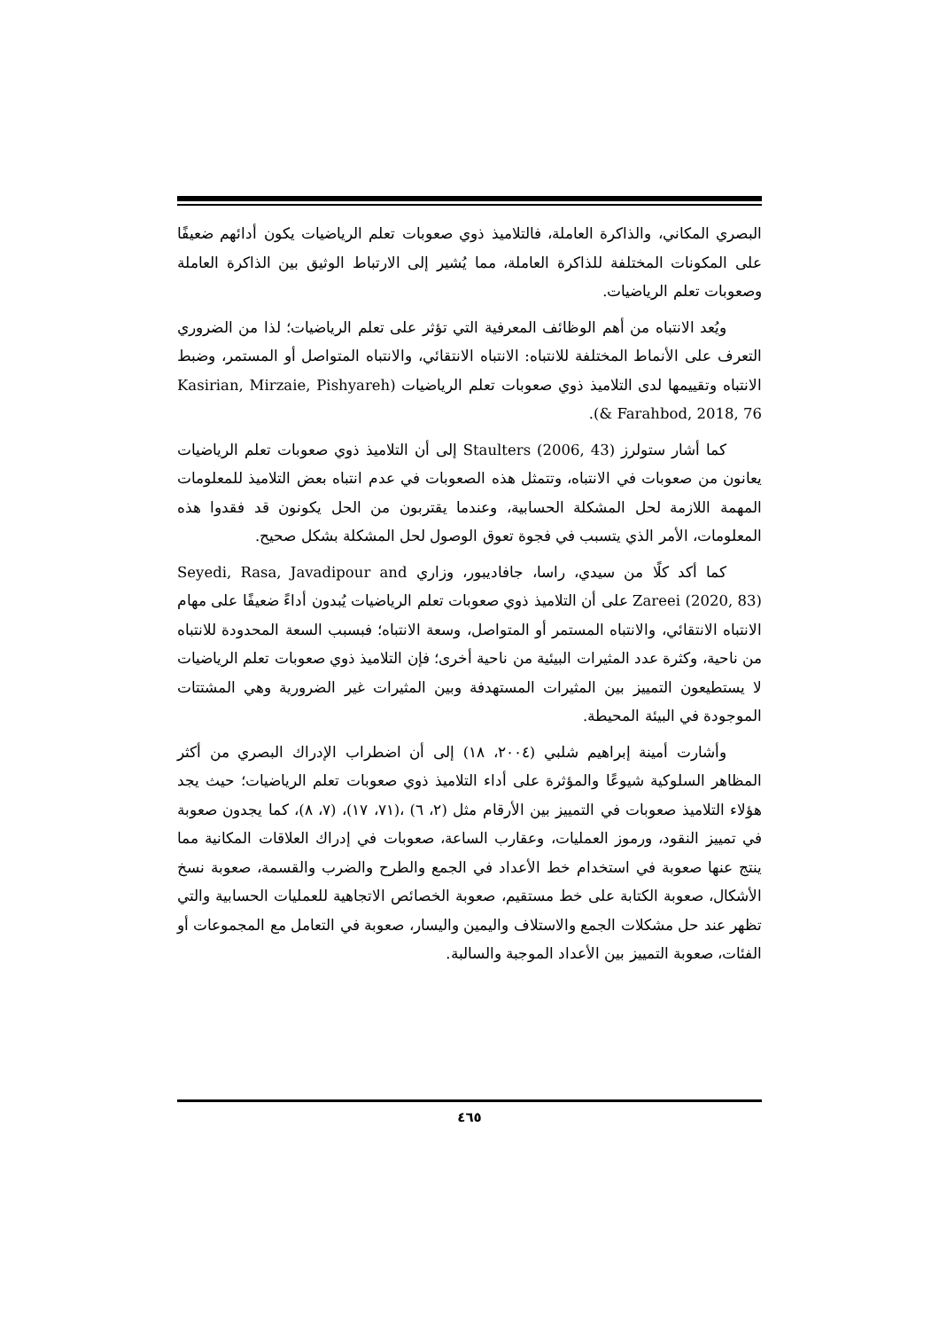البصري المكاني، والذاكرة العاملة، فالتلاميذ ذوي صعوبات تعلم الرياضيات يكون أدائهم ضعيفًا على المكونات المختلفة للذاكرة العاملة، مما يُشير إلى الارتباط الوثيق بين الذاكرة العاملة وصعوبات تعلم الرياضيات.
ويُعد الانتباه من أهم الوظائف المعرفية التي تؤثر على تعلم الرياضيات؛ لذا من الضروري التعرف على الأنماط المختلفة للانتباه: الانتباه الانتقائي، والانتباه المتواصل أو المستمر، وضبط الانتباه وتقييمها لدى التلاميذ ذوي صعوبات تعلم الرياضيات (Kasirian, Mirzaie, Pishyareh & Farahbod, 2018, 76).
كما أشار ستولرز Staulters (2006, 43) إلى أن التلاميذ ذوي صعوبات تعلم الرياضيات يعانون من صعوبات في الانتباه، وتتمثل هذه الصعوبات في عدم انتباه بعض التلاميذ للمعلومات المهمة اللازمة لحل المشكلة الحسابية، وعندما يقتربون من الحل يكونون قد فقدوا هذه المعلومات، الأمر الذي يتسبب في فجوة تعوق الوصول لحل المشكلة بشكل صحيح.
كما أكد كلًا من سيدي، راسا، جافاديبور، وزاري Seyedi, Rasa, Javadipour and Zareei (2020, 83) على أن التلاميذ ذوي صعوبات تعلم الرياضيات يُبدون أداءً ضعيفًا على مهام الانتباه الانتقائي، والانتباه المستمر أو المتواصل، وسعة الانتباه؛ فبسبب السعة المحدودة للانتباه من ناحية، وكثرة عدد المثيرات البيئية من ناحية أخرى؛ فإن التلاميذ ذوي صعوبات تعلم الرياضيات لا يستطيعون التمييز بين المثيرات المستهدفة وبين المثيرات غير الضرورية وهي المشتتات الموجودة في البيئة المحيطة.
وأشارت أمينة إبراهيم شلبي (٢٠٠٤، ١٨) إلى أن اضطراب الإدراك البصري من أكثر المظاهر السلوكية شيوعًا والمؤثرة على أداء التلاميذ ذوي صعوبات تعلم الرياضيات؛ حيث يجد هؤلاء التلاميذ صعوبات في التمييز بين الأرقام مثل (٢، ٦) ،(٧١، ١٧)، (٧، ٨)، كما يجدون صعوبة في تمييز النقود، ورموز العمليات، وعقارب الساعة، صعوبات في إدراك العلاقات المكانية مما ينتج عنها صعوبة في استخدام خط الأعداد في الجمع والطرح والضرب والقسمة، صعوبة نسخ الأشكال، صعوبة الكتابة على خط مستقيم، صعوبة الخصائص الاتجاهية للعمليات الحسابية والتي تظهر عند حل مشكلات الجمع والاستلاف واليمين واليسار، صعوبة في التعامل مع المجموعات أو الفئات، صعوبة التمييز بين الأعداد الموجبة والسالبة.
٤٦٥